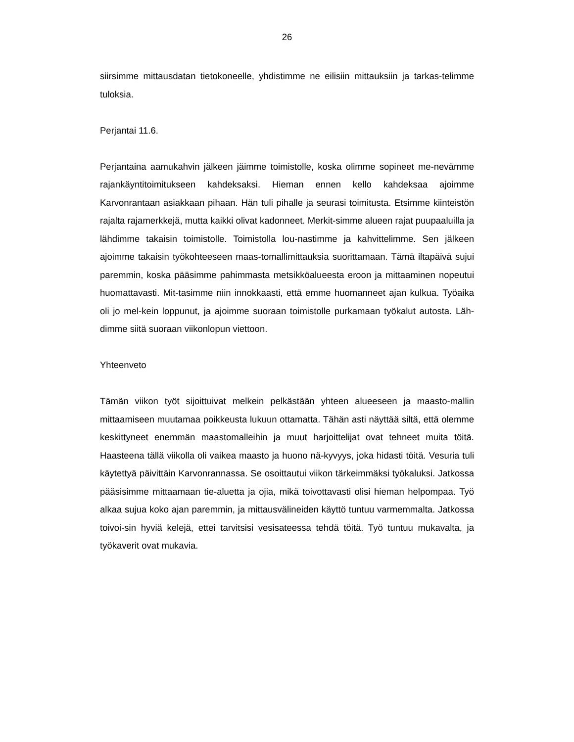26
siirsimme mittausdatan tietokoneelle, yhdistimme ne eilisiin mittauksiin ja tarkas-telimme tuloksia.
Perjantai 11.6.
Perjantaina aamukahvin jälkeen jäimme toimistolle, koska olimme sopineet me-nevämme rajankäyntitoimitukseen kahdeksaksi. Hieman ennen kello kahdeksaa ajoimme Karvonrantaan asiakkaan pihaan. Hän tuli pihalle ja seurasi toimitusta. Etsimme kiinteistön rajalta rajamerkkejä, mutta kaikki olivat kadonneet. Merkit-simme alueen rajat puupaaluilla ja lähdimme takaisin toimistolle. Toimistolla lou-nastimme ja kahvittelimme. Sen jälkeen ajoimme takaisin työkohteeseen maas-tomallimittauksia suorittamaan. Tämä iltapäivä sujui paremmin, koska pääsimme pahimmasta metsikköalueesta eroon ja mittaaminen nopeutui huomattavasti. Mit-tasimme niin innokkaasti, että emme huomanneet ajan kulkua. Työaika oli jo mel-kein loppunut, ja ajoimme suoraan toimistolle purkamaan työkalut autosta. Läh-dimme siitä suoraan viikonlopun viettoon.
Yhteenveto
Tämän viikon työt sijoittuivat melkein pelkästään yhteen alueeseen ja maasto-mallin mittaamiseen muutamaa poikkeusta lukuun ottamatta. Tähän asti näyttää siltä, että olemme keskittyneet enemmän maastomalleihin ja muut harjoittelijat ovat tehneet muita töitä. Haasteena tällä viikolla oli vaikea maasto ja huono nä-kyvyys, joka hidasti töitä. Vesuria tuli käytettyä päivittäin Karvonrannassa. Se osoittautui viikon tärkeimmäksi työkaluksi. Jatkossa pääsisimme mittaamaan tie-aluetta ja ojia, mikä toivottavasti olisi hieman helpompaa. Työ alkaa sujua koko ajan paremmin, ja mittausvälineiden käyttö tuntuu varmemmalta. Jatkossa toivoi-sin hyviä kelejä, ettei tarvitsisi vesisateessa tehdä töitä. Työ tuntuu mukavalta, ja työkaverit ovat mukavia.